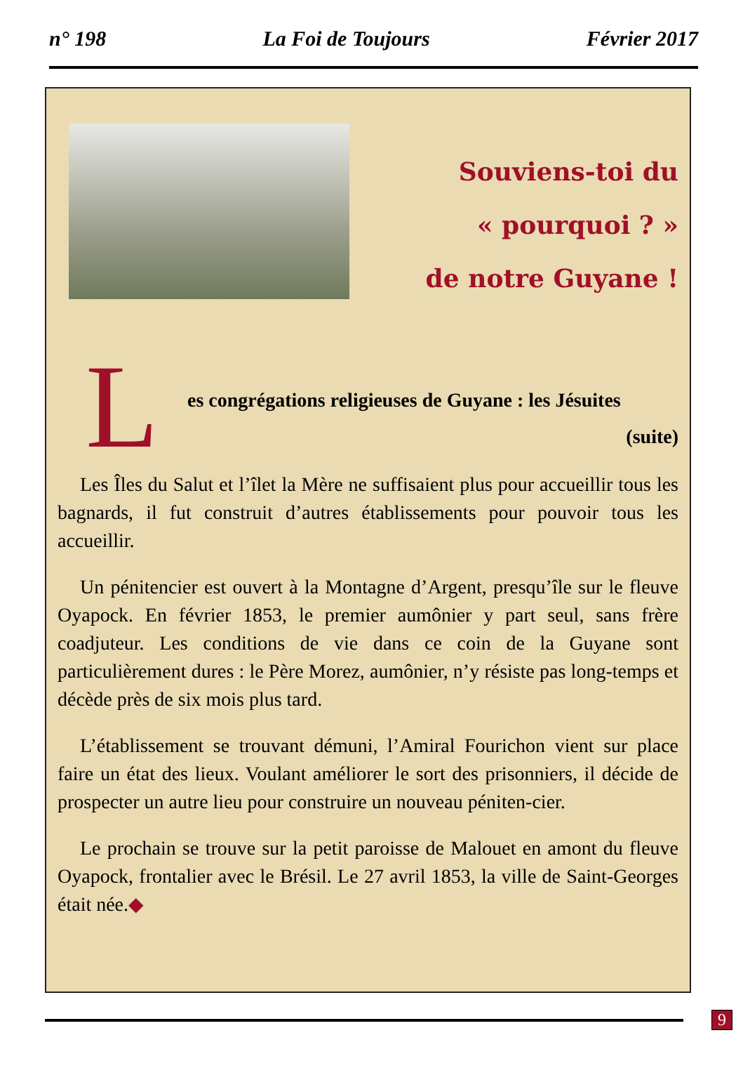n° 198 La Foi de Toujours Février 2017
Souviens-toi du
« pourquoi ? »
de notre Guyane !
L
es congrégations religieuses de Guyane : les Jésuites
(suite)
Les Îles du Salut et l’îlet la Mère ne suffisaient plus pour accueillir tous les bagnards, il fut construit d’autres établissements pour pouvoir tous les accueillir.
Un pénitencier est ouvert à la Montagne d’Argent, presqu’île sur le fleuve Oyapock. En février 1853, le premier aumônier y part seul, sans frère coadjuteur. Les conditions de vie dans ce coin de la Guyane sont particulièrement dures : le Père Morez, aumônier, n’y résiste pas long-temps et décède près de six mois plus tard.
L’établissement se trouvant démuni, l’Amiral Fourichon vient sur place faire un état des lieux. Voulant améliorer le sort des prisonniers, il décide de prospecter un autre lieu pour construire un nouveau péniten-cier.
Le prochain se trouve sur la petit paroisse de Malouet en amont du fleuve Oyapock, frontalier avec le Brésil. Le 27 avril 1853, la ville de Saint-Georges était née.◆
9